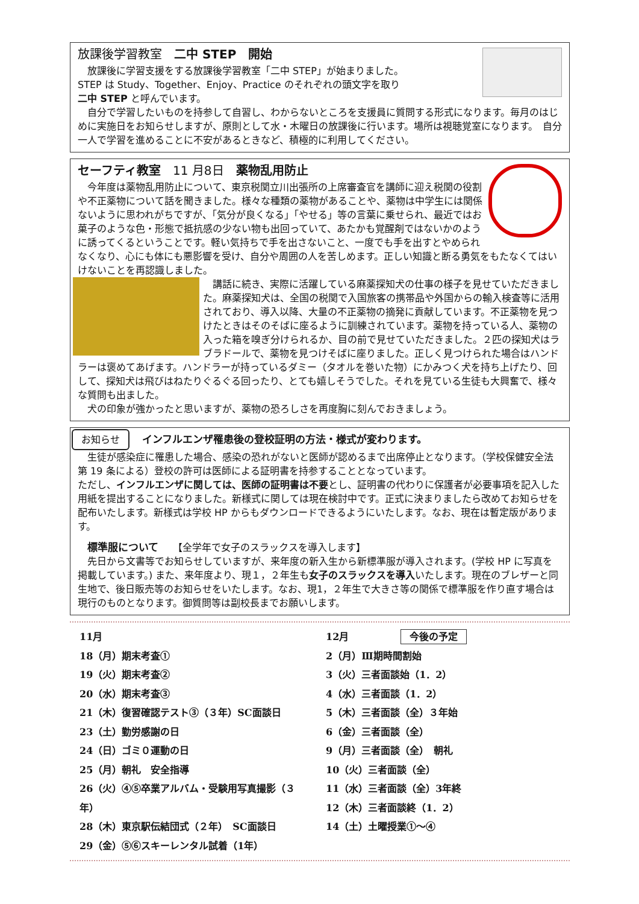放課後学習教室　二中 STEP　開始
　放課後に学習支援をする放課後学習教室「二中 STEP」が始まりました。
STEP は Study、Together、Enjoy、Practice のそれぞれの頭文字を取り
二中 STEP と呼んでいます。
　自分で学習したいものを持参して自習し、わからないところを支援員に質問する形式になります。毎月のはじめに実施日をお知らせしますが、原則として水・木曜日の放課後に行います。場所は視聴覚室になります。　自分一人で学習を進めることに不安があるときなど、積極的に利用してください。
セーフティ教室　11 月8日　薬物乱用防止
　今年度は薬物乱用防止について、東京税関立川出張所の上席審査官を講師に迎え税関の役割や不正薬物について話を聞きました。様々な種類の薬物があることや、薬物は中学生には関係ないように思われがちですが、「気分が良くなる」「やせる」等の言葉に乗せられ、最近ではお菓子のような色・形態で抵抗感の少ない物も出回っていて、あたかも覚醒剤ではないかのように誘ってくるということです。軽い気持ちで手を出さないこと、一度でも手を出すとやめられなくなり、心にも体にも悪影響を受け、自分や周囲の人を苦しめます。正しい知識と断る勇気をもたなくてはいけないことを再認識しました。
　講話に続き、実際に活躍している麻薬探知犬の仕事の様子を見せていただきました。麻薬探知犬は、全国の税関で入国旅客の携帯品や外国からの輸入検査等に活用されており、導入以降、大量の不正薬物の摘発に貢献しています。不正薬物を見つけたときはそのそばに座るように訓練されています。薬物を持っている人、薬物の入った箱を嗅ぎ分けられるか、目の前で見せていただきました。２匹の探知犬はラブラドールで、薬物を見つけそばに座りました。正しく見つけられた場合はハンドラーは褒めてあげます。ハンドラーが持っているダミー（タオルを巻いた物）にかみつく犬を持ち上げたり、回して、探知犬は飛びはねたりぐるぐる回ったり、とても嬉しそうでした。それを見ている生徒も大興奮で、様々な質問も出ました。
　犬の印象が強かったと思いますが、薬物の恐ろしさを再度胸に刻んでおきましょう。
お知らせ インフルエンザ罹患後の登校証明の方法・様式が変わります。
　生徒が感染症に罹患した場合、感染の恐れがないと医師が認めるまで出席停止となります。（学校保健安全法第 19 条による）登校の許可は医師による証明書を持参することとなっています。
ただし、インフルエンザに関しては、医師の証明書は不要とし、証明書の代わりに保護者が必要事項を記入した用紙を提出することになりました。新様式に関しては現在検討中です。正式に決まりましたら改めてお知らせを配布いたします。新様式は学校 HP からもダウンロードできるようにいたします。なお、現在は暫定版があります。
　標準服について　　【全学年で女子のスラックスを導入します】
　先日から文書等でお知らせしていますが、来年度の新入生から新標準服が導入されます。(学校 HP に写真を掲載しています。) また、来年度より、現１，２年生も女子のスラックスを導入いたします。現在のブレザーと同生地で、後日販売等のお知らせをいたします。なお、現1，２年生で大きさ等の関係で標準服を作り直す場合は現行のものとなります。御質問等は副校長までお願いします。
11月
18（月）期末考査①
19（火）期末考査②
20（水）期末考査③
21（木）復習確認テスト③（３年）SC面談日
23（土）勤労感謝の日
24（日）ゴミ０運動の日
25（月）朝礼　安全指導
26（火）④⑤卒業アルバム・受験用写真撮影（３年）
28（木）東京駅伝結団式（２年）　SC面談日
29（金）⑤⑥スキーレンタル試着（1年）
12月 今後の予定
2（月）Ⅲ期時間割始
3（火）三者面談始（1．2）
4（水）三者面談（1．2）
5（木）三者面談（全）３年始
6（金）三者面談（全）
9（月）三者面談（全）　朝礼
10（火）三者面談（全）
11（水）三者面談（全）3年終
12（木）三者面談終（1．2）
14（土）土曜授業①～④